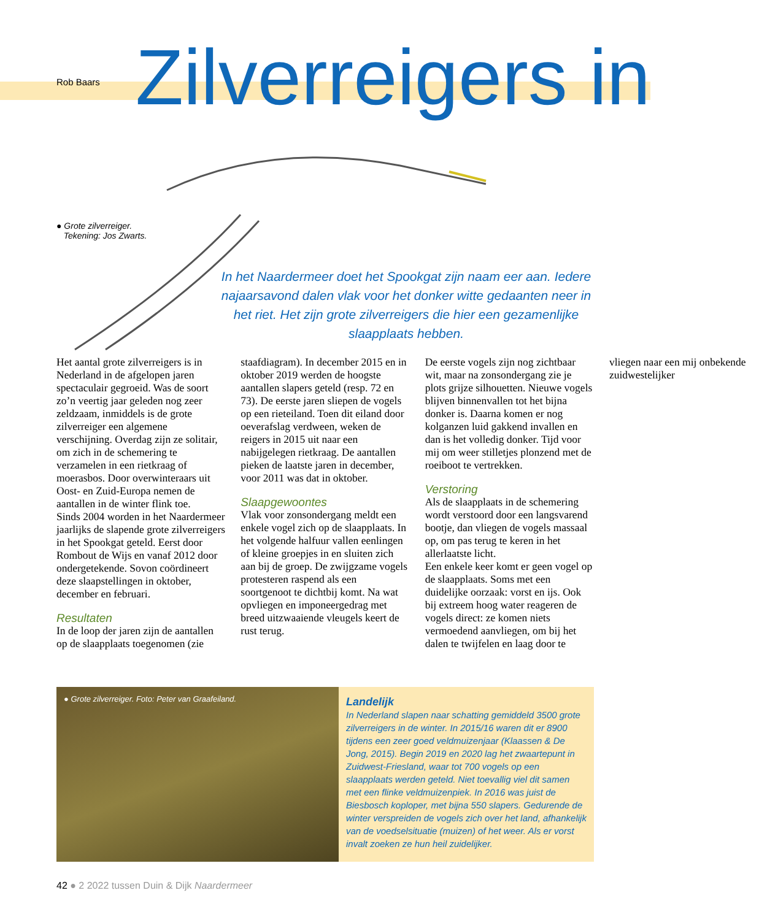Rob Baars
Zilverreigers in
● Grote zilverreiger.
Tekening: Jos Zwarts.
In het Naardermeer doet het Spookgat zijn naam eer aan. Iedere najaarsavond dalen vlak voor het donker witte gedaanten neer in het riet. Het zijn grote zilverreigers die hier een gezamenlijke slaapplaats hebben.
Het aantal grote zilverreigers is in Nederland in de afgelopen jaren spectaculair gegroeid. Was de soort zo’n veertig jaar geleden nog zeer zeldzaam, inmiddels is de grote zilverreiger een algemene verschijning. Overdag zijn ze solitair, om zich in de schemering te verzamelen in een rietkraag of moerasbos. Door overwinteraars uit Oost- en Zuid-Europa nemen de aantallen in de winter flink toe.
Sinds 2004 worden in het Naardermeer jaarlijks de slapende grote zilverreigers in het Spookgat geteld. Eerst door Rombout de Wijs en vanaf 2012 door ondergetekende. Sovon coördineert deze slaapstellingen in oktober, december en februari.
Resultaten
In de loop der jaren zijn de aantallen op de slaapplaats toegenomen (zie staafdiagram). In december 2015 en in oktober 2019 werden de hoogste aantallen slapers geteld (resp. 72 en 73). De eerste jaren sliepen de vogels op een rieteiland. Toen dit eiland door oeverafslag verdween, weken de reigers in 2015 uit naar een nabijgelegen rietkraag. De aantallen pieken de laatste jaren in december, voor 2011 was dat in oktober.
Slaapgewoontes
Vlak voor zonsondergang meldt een enkele vogel zich op de slaapplaats. In het volgende halfuur vallen eenlingen of kleine groepjes in en sluiten zich aan bij de groep. De zwijgzame vogels protesteren raspend als een soortgenoot te dichtbij komt. Na wat opvliegen en imponeergedrag met breed uitzwaaiende vleugels keert de rust terug.
De eerste vogels zijn nog zichtbaar wit, maar na zonsondergang zie je plots grijze silhouetten. Nieuwe vogels blijven binnenvallen tot het bijna donker is. Daarna komen er nog kolganzen luid gakkend invallen en dan is het volledig donker. Tijd voor mij om weer stilletjes plonzend met de roeiboot te vertrekken.
Verstoring
Als de slaapplaats in de schemering wordt verstoord door een langsvarend bootje, dan vliegen de vogels massaal op, om pas terug te keren in het allerlaatste licht.
Een enkele keer komt er geen vogel op de slaapplaats. Soms met een duidelijke oorzaak: vorst en ijs. Ook bij extreem hoog water reageren de vogels direct: ze komen niets vermoedend aanvliegen, om bij het dalen te twijfelen en laag door te vliegen naar een mij onbekende zuidwestelijker
● Grote zilverreiger. Foto: Peter van Graafeiland.
Landelijk
In Nederland slapen naar schatting gemiddeld 3500 grote zilverreigers in de winter. In 2015/16 waren dit er 8900 tijdens een zeer goed veldmuizenjaar (Klaassen & De Jong, 2015). Begin 2019 en 2020 lag het zwaartepunt in Zuidwest-Friesland, waar tot 700 vogels op een slaapplaats werden geteld. Niet toevallig viel dit samen met een flinke veldmuizenpiek. In 2016 was juist de Biesbosch koploper, met bijna 550 slapers. Gedurende de winter verspreiden de vogels zich over het land, afhankelijk van de voedselsituatie (muizen) of het weer. Als er vorst invalt zoeken ze hun heil zuidelijker.
42 ● 2 2022 tussen Duin & Dijk Naardermeer